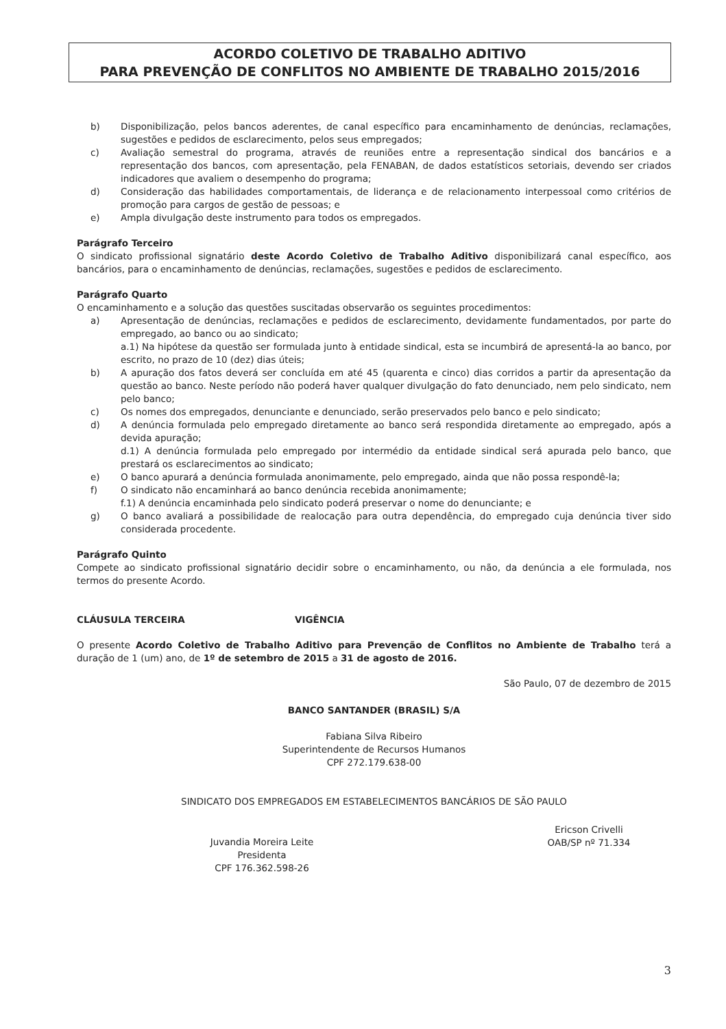ACORDO COLETIVO DE TRABALHO ADITIVO
PARA PREVENÇÃO DE CONFLITOS NO AMBIENTE DE TRABALHO 2015/2016
b) Disponibilização, pelos bancos aderentes, de canal específico para encaminhamento de denúncias, reclamações, sugestões e pedidos de esclarecimento, pelos seus empregados;
c) Avaliação semestral do programa, através de reuniões entre a representação sindical dos bancários e a representação dos bancos, com apresentação, pela FENABAN, de dados estatísticos setoriais, devendo ser criados indicadores que avaliem o desempenho do programa;
d) Consideração das habilidades comportamentais, de liderança e de relacionamento interpessoal como critérios de promoção para cargos de gestão de pessoas; e
e) Ampla divulgação deste instrumento para todos os empregados.
Parágrafo Terceiro
O sindicato profissional signatário deste Acordo Coletivo de Trabalho Aditivo disponibilizará canal específico, aos bancários, para o encaminhamento de denúncias, reclamações, sugestões e pedidos de esclarecimento.
Parágrafo Quarto
O encaminhamento e a solução das questões suscitadas observarão os seguintes procedimentos:
a) Apresentação de denúncias, reclamações e pedidos de esclarecimento, devidamente fundamentados, por parte do empregado, ao banco ou ao sindicato;
a.1) Na hipótese da questão ser formulada junto à entidade sindical, esta se incumbirá de apresentá-la ao banco, por escrito, no prazo de 10 (dez) dias úteis;
b) A apuração dos fatos deverá ser concluída em até 45 (quarenta e cinco) dias corridos a partir da apresentação da questão ao banco. Neste período não poderá haver qualquer divulgação do fato denunciado, nem pelo sindicato, nem pelo banco;
c) Os nomes dos empregados, denunciante e denunciado, serão preservados pelo banco e pelo sindicato;
d) A denúncia formulada pelo empregado diretamente ao banco será respondida diretamente ao empregado, após a devida apuração;
d.1) A denúncia formulada pelo empregado por intermédio da entidade sindical será apurada pelo banco, que prestará os esclarecimentos ao sindicato;
e) O banco apurará a denúncia formulada anonimamente, pelo empregado, ainda que não possa respondê-la;
f) O sindicato não encaminhará ao banco denúncia recebida anonimamente;
f.1) A denúncia encaminhada pelo sindicato poderá preservar o nome do denunciante; e
g) O banco avaliará a possibilidade de realocação para outra dependência, do empregado cuja denúncia tiver sido considerada procedente.
Parágrafo Quinto
Compete ao sindicato profissional signatário decidir sobre o encaminhamento, ou não, da denúncia a ele formulada, nos termos do presente Acordo.
CLÁUSULA TERCEIRA VIGÊNCIA
O presente Acordo Coletivo de Trabalho Aditivo para Prevenção de Conflitos no Ambiente de Trabalho terá a duração de 1 (um) ano, de 1º de setembro de 2015 a 31 de agosto de 2016.
São Paulo, 07 de dezembro de 2015
BANCO SANTANDER (BRASIL) S/A
Fabiana Silva Ribeiro
Superintendente de Recursos Humanos
CPF 272.179.638-00
SINDICATO DOS EMPREGADOS EM ESTABELECIMENTOS BANCÁRIOS DE SÃO PAULO
Juvandia Moreira Leite
Presidenta
CPF 176.362.598-26
Ericson Crivelli
OAB/SP nº 71.334
3